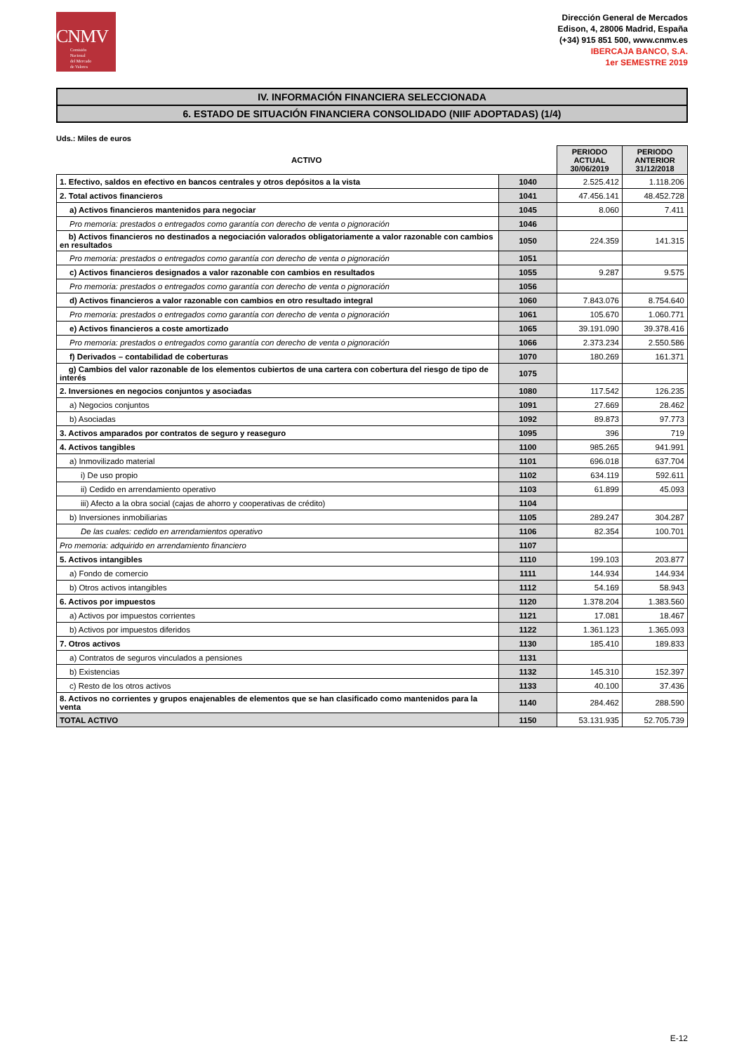CNMV
Comisión
Nacional
del Mercado
de Valores
Dirección General de Mercados
Edison, 4, 28006 Madrid, España
(+34) 915 851 500, www.cnmv.es
IBERCAJA BANCO, S.A.
1er SEMESTRE 2019
IV. INFORMACIÓN FINANCIERA SELECCIONADA
6. ESTADO DE SITUACIÓN FINANCIERA CONSOLIDADO (NIIF ADOPTADAS) (1/4)
Uds.: Miles de euros
| ACTIVO | | PERIODO ACTUAL 30/06/2019 | PERIODO ANTERIOR 31/12/2018 |
| --- | --- | --- | --- |
| 1. Efectivo, saldos en efectivo en bancos centrales y otros depósitos a la vista | 1040 | 2.525.412 | 1.118.206 |
| 2. Total activos financieros | 1041 | 47.456.141 | 48.452.728 |
| a) Activos financieros mantenidos para negociar | 1045 | 8.060 | 7.411 |
| Pro memoria: prestados o entregados como garantía con derecho de venta o pignoración | 1046 | | |
| b) Activos financieros no destinados a negociación valorados obligatoriamente a valor razonable con cambios en resultados | 1050 | 224.359 | 141.315 |
| Pro memoria: prestados o entregados como garantía con derecho de venta o pignoración | 1051 | | |
| c) Activos financieros designados a valor razonable con cambios en resultados | 1055 | 9.287 | 9.575 |
| Pro memoria: prestados o entregados como garantía con derecho de venta o pignoración | 1056 | | |
| d) Activos financieros a valor razonable con cambios en otro resultado integral | 1060 | 7.843.076 | 8.754.640 |
| Pro memoria: prestados o entregados como garantía con derecho de venta o pignoración | 1061 | 105.670 | 1.060.771 |
| e) Activos financieros a coste amortizado | 1065 | 39.191.090 | 39.378.416 |
| Pro memoria: prestados o entregados como garantía con derecho de venta o pignoración | 1066 | 2.373.234 | 2.550.586 |
| f) Derivados – contabilidad de coberturas | 1070 | 180.269 | 161.371 |
| g) Cambios del valor razonable de los elementos cubiertos de una cartera con cobertura del riesgo de tipo de interés | 1075 | | |
| 2. Inversiones en negocios conjuntos y asociadas | 1080 | 117.542 | 126.235 |
| a) Negocios conjuntos | 1091 | 27.669 | 28.462 |
| b) Asociadas | 1092 | 89.873 | 97.773 |
| 3. Activos amparados por contratos de seguro y reaseguro | 1095 | 396 | 719 |
| 4. Activos tangibles | 1100 | 985.265 | 941.991 |
| a) Inmovilizado material | 1101 | 696.018 | 637.704 |
| i) De uso propio | 1102 | 634.119 | 592.611 |
| ii) Cedido en arrendamiento operativo | 1103 | 61.899 | 45.093 |
| iii) Afecto a la obra social (cajas de ahorro y cooperativas de crédito) | 1104 | | |
| b) Inversiones inmobiliarias | 1105 | 289.247 | 304.287 |
| De las cuales: cedido en arrendamientos operativo | 1106 | 82.354 | 100.701 |
| Pro memoria: adquirido en arrendamiento financiero | 1107 | | |
| 5. Activos intangibles | 1110 | 199.103 | 203.877 |
| a) Fondo de comercio | 1111 | 144.934 | 144.934 |
| b) Otros activos intangibles | 1112 | 54.169 | 58.943 |
| 6. Activos por impuestos | 1120 | 1.378.204 | 1.383.560 |
| a) Activos por impuestos corrientes | 1121 | 17.081 | 18.467 |
| b) Activos por impuestos diferidos | 1122 | 1.361.123 | 1.365.093 |
| 7. Otros activos | 1130 | 185.410 | 189.833 |
| a) Contratos de seguros vinculados a pensiones | 1131 | | |
| b) Existencias | 1132 | 145.310 | 152.397 |
| c) Resto de los otros activos | 1133 | 40.100 | 37.436 |
| 8. Activos no corrientes y grupos enajenables de elementos que se han clasificado como mantenidos para la venta | 1140 | 284.462 | 288.590 |
| TOTAL ACTIVO | 1150 | 53.131.935 | 52.705.739 |
E-12